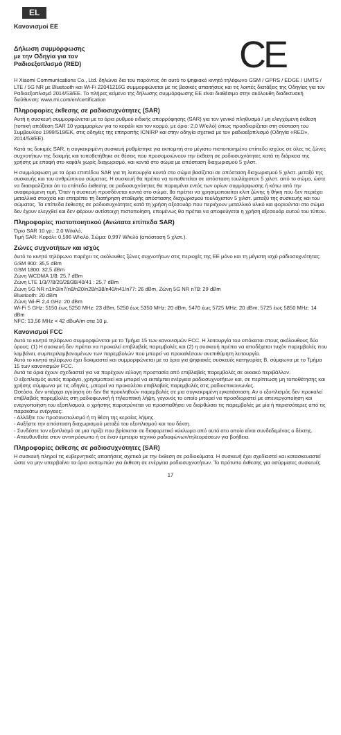EL
Κανονισμοί ΕΕ
Δήλωση συμμόρφωσης
με την Οδηγία για τον
Ραδιοεξοπλισμό (RED)
CE
Η Xiaomi Communications Co., Ltd. δηλώνει δια του παρόντος ότι αυτό το ψηφιακό κινητό τηλέφωνο GSM / GPRS / EDGE / UMTS / LTE / 5G NR με Bluetooth και Wi-Fi 22041216G συμμορφώνεται με τις βασικές απαιτήσεις και τις λοιπές διατάξεις της Οδηγίας για τον Ραδιοεξοπλισμό 2014/53/ΕΕ. Το πλήρες κείμενο της δήλωσης συμμόρφωσης ΕΕ είναι διαθέσιμο στην ακόλουθη διαδικτυακή διεύθυνση: www.mi.com/en/certification
Πληροφορίες έκθεσης σε ραδιοσυχνότητες (SAR)
Αυτή η συσκευή συμμορφώνεται με τα όρια ρυθμού ειδικής απορρόφησης (SAR) για τον γενικό πληθυσμό / μη ελεγχόμενη έκθεση (τοπική απόθεση SAR 10 γραμμαρίων για το κεφάλι και τον κορμό, με όριο: 2,0 W/κιλό) όπως προσδιορίζεται στη σύσταση του Συμβουλίου 1999/519/ΕΚ, στις οδηγίες της επιτροπής ICNIRP και στην οδηγία σχετικά με τον ραδιοεξοπλισμό (Οδηγία «RED», 2014/53/ΕΕ).
Κατά τις δοκιμές SAR, η συγκεκριμένη συσκευή ρυθμίστηκε για εκπομπή στο μέγιστο πιστοποιημένο επίπεδο ισχύος σε όλες τις ζώνες συχνοτήτων της δοκιμής και τοποθετήθηκε σε θέσεις που προσομοιώνουν την έκθεση σε ραδιοσυχνότητες κατά τη διάρκεια της χρήσης με επαφή στο κεφάλι χωρίς διαχωρισμό, και κοντά στο σώμα με απόσταση διαχωρισμού 5 χιλστ.
Η συμμόρφωση με τα όρια επιπέδου SAR για τη λειτουργία κοντά στο σώμα βασίζεται σε απόσταση διαχωρισμού 5 χιλστ. μεταξύ της συσκευής και του ανθρώπινου σώματος. Η συσκευή θα πρέπει να τοποθετείται σε απόσταση τουλάχιστον 5 χιλστ. από το σώμα, ώστε να διασφαλίζεται ότι το επίπεδο έκθεσης σε ραδιοσυχνότητες θα παραμένει εντός των ορίων συμμόρφωσης ή κάτω από την αναφερόμενη τιμή. Όταν η συσκευή προσδένεται κοντά στο σώμα, θα πρέπει να χρησιμοποιείται κλιπ ζώνης ή θήκη που δεν περιέχει μεταλλικά στοιχεία και επιτρέπει τη διατήρηση σταθερής απόστασης διαχωρισμού τουλάχιστον 5 χιλστ. μεταξύ της συσκευής και του σώματος. Τα επίπεδα έκθεσης σε ραδιοσυχνότητες κατά τη χρήση αξεσουάρ που περιέχουν μεταλλικό υλικό και φοριούνται στο σώμα δεν έχουν ελεγχθεί και δεν φέρουν αντίστοιχη πιστοποίηση, επομένως θα πρέπει να αποφεύγεται η χρήση αξεσουάρ αυτού του τύπου.
Πληροφορίες πιστοποιητικού (Ανώτατα επίπεδα SAR)
Όριο SAR 10 γρ.: 2,0 W/κιλό,
Τιμή SAR: Κεφάλι: 0,596 W/κιλό, Σώμα: 0,997 W/κιλό (απόσταση 5 χλστ.).
Ζώνες συχνοτήτων και ισχύς
Αυτό το κινητό τηλέφωνο παρέχει τις ακόλουθες ζώνες συχνοτήτων στις περιοχές της ΕΕ μόνο και τη μέγιστη ισχύ ραδιοσυχνότητας:
GSM 900: 35,5 dBm
GSM 1800: 32,5 dBm
Ζώνη WCDMA 1/8: 25,7 dBm
Ζώνη LTE 1/3/7/8/20/28/38/40/41 : 25,7 dBm
Ζώνη 5G NR n1/n3/n7/n8/n20/n28/n38/n40/n41/n77: 26 dBm, Ζώνη 5G NR n78: 29 dBm
Bluetooth: 20 dBm
Ζώνη Wi-Fi 2,4 GHz: 20 dBm
Wi-Fi 5 GHz: 5150 έως 5250 MHz: 23 dBm, 5250 έως 5350 MHz: 20 dBm, 5470 έως 5725 MHz: 20 dBm, 5725 έως 5850 MHz: 14 dBm
NFC: 13,56 MHz < 42 dBuA/m στα 10 μ.
Κανονισμοί FCC
Αυτό το κινητό τηλέφωνο συμμορφώνεται με το Τμήμα 15 των κανονισμών FCC. Η λειτουργία του υπόκειται στους ακόλουθους δύο όρους: (1) Η συσκευή δεν πρέπει να προκαλεί επιβλαβείς παρεμβολές και (2) η συσκευή πρέπει να αποδέχεται τυχόν παρεμβολές που λαμβάνει, συμπεριλαμβανομένων των παρεμβολών που μπορεί να προκαλέσουν ανεπιθύμητη λειτουργία.
Αυτό το κινητό τηλέφωνο έχει δοκιμαστεί και συμμορφώνεται με τα όρια για ψηφιακές συσκευές κατηγορίας Β, σύμφωνα με το Τμήμα 15 των κανονισμών FCC.
Αυτά τα όρια έχουν σχεδιαστεί για να παρέχουν εύλογη προστασία από επιβλαβείς παρεμβολές σε οικιακό περιβάλλον.
Ο εξοπλισμός αυτός παράγει, χρησιμοποιεί και μπορεί να εκπέμπει ενέργεια ραδιοσυχνοτήτων και, σε περίπτωση μη τοποθέτησης και χρήσης σύμφωνα με τις οδηγίες, μπορεί να προκαλέσει επιβλαβείς παρεμβολές στις ραδιοεπικοινωνίες.
Ωστόσο, δεν υπάρχει εγγύηση ότι δεν θα προκληθούν παρεμβολές σε μια συγκεκριμένη εγκατάσταση. Αν ο εξοπλισμός δεν προκαλεί επιβλαβείς παρεμβολές στη ραδιοφωνική ή τηλεοπτική λήψη, γεγονός το οποίο μπορεί να προσδιοριστεί με απενεργοποίηση και ενεργοποίηση του εξοπλισμού, ο χρήστης παροτρύνεται να προσπαθήσει να διορθώσει τις παρεμβολές με μία ή περισσότερες από τις παρακάτω ενέργειες:
- Αλλάξτε τον προσανατολισμό ή τη θέση της κεραίας λήψης.
- Αυξήστε την απόσταση διαχωρισμού μεταξύ του εξοπλισμού και του δέκτη.
- Συνδέστε τον εξοπλισμό σε μια πρίζα που βρίσκεται σε διαφορετικό κύκλωμα από αυτό στο οποίο είναι συνδεδεμένος ο δέκτης.
- Απευθυνθείτε στον αντιπρόσωπο ή σε έναν έμπειρο τεχνικό ραδιοφώνων/τηλεοράσεων για βοήθεια.
Πληροφορίες έκθεσης σε ραδιοσυχνότητες (SAR)
Η συσκευή πληροί τις κυβερνητικές απαιτήσεις σχετικά με την έκθεση σε ραδιοκύματα. Η συσκευή έχει σχεδιαστεί και κατασκευαστεί ώστε να μην υπερβαίνει τα όρια εκπομπών για έκθεση σε ενέργεια ραδιοσυχνοτήτων. Το πρότυπο έκθεσης για ασύρματες συσκευές
17